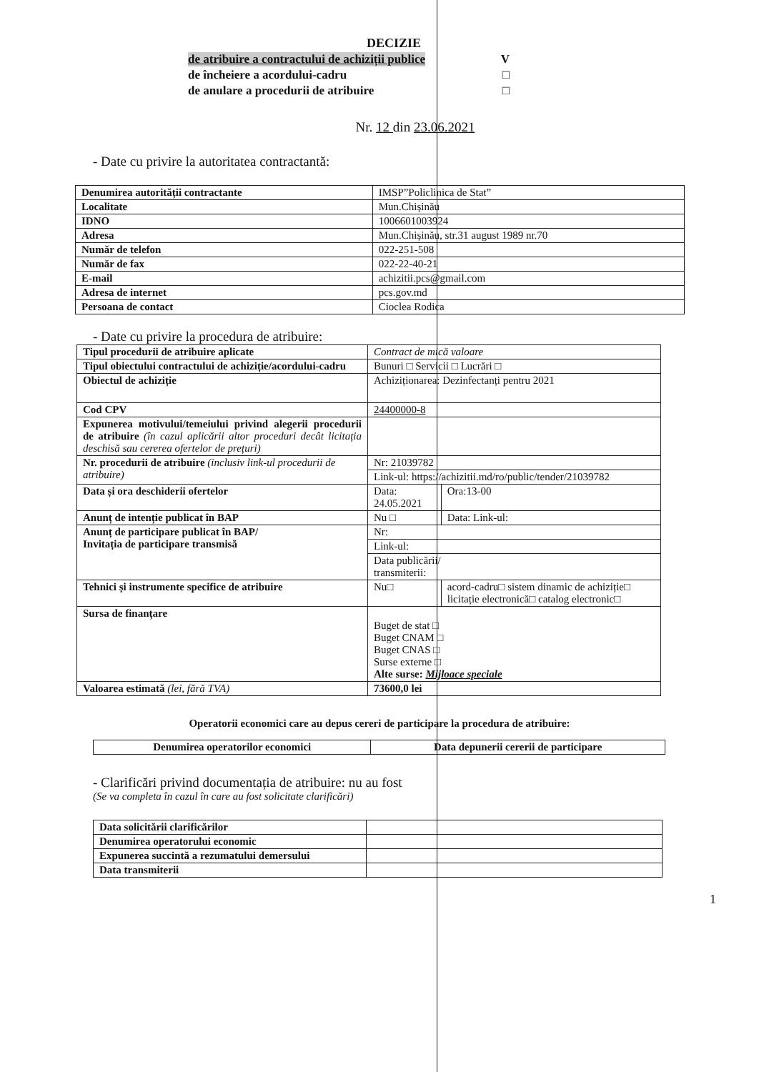DECIZIE
de atribuire a contractului de achiziții publice V
de încheiere a acordului-cadru □
de anulare a procedurii de atribuire □
Nr. 12 din 23.06.2021
- Date cu privire la autoritatea contractantă:
| Denumirea autorității contractante | IMSP”Policlinica de Stat” |
| Localitate | Mun.Chișinău |
| IDNO | 1006601003924 |
| Adresa | Mun.Chișinău, str.31 august 1989 nr.70 |
| Număr de telefon | 022-251-508 |
| Număr de fax | 022-22-40-21 |
| E-mail | achizitii.pcs@gmail.com |
| Adresa de internet | pcs.gov.md |
| Persoana de contact | Cioclea Rodica |
- Date cu privire la procedura de atribuire:
| Tipul procedurii de atribuire aplicate | Contract de mică valoare | |
| Tipul obiectului contractului de achiziție/acordului-cadru | Bunuri □ Servicii □ Lucrări □ | |
| Obiectul de achiziție | Achiziționarea: Dezinfectanți pentru 2021 | |
| Cod CPV | 24400000-8 | |
| Expunerea motivului/temeiului privind alegerii procedurii de atribuire (în cazul aplicării altor proceduri decât licitația deschisă sau cererea ofertelor de prețuri) | | |
| Nr. procedurii de atribuire (inclusiv link-ul procedurii de atribuire) | Nr: 21039782 | |
| | Link-ul: https://achizitii.md/ro/public/tender/21039782 | |
| Data și ora deschiderii ofertelor | Data: 24.05.2021 | Ora:13-00 |
| Anunț de intenție publicat în BAP | Nu □ | Data: Link-ul: |
| Anunț de participare publicat în BAP/ Invitația de participare transmisă | Nr: | |
| | Link-ul: | |
| | Data publicării/ transmiterii: | |
| Tehnici și instrumente specifice de atribuire | Nu□ | acord-cadru□ sistem dinamic de achiziție□ licitație electronică□ catalog electronic□ |
| Sursa de finanțare | Buget de stat □ Buget CNAM □ Buget CNAS □ Surse externe □ Alte surse: Mijloace speciale | |
| Valoarea estimată (lei, fără TVA) | 73600,0 lei | |
Operatorii economici care au depus cereri de participare la procedura de atribuire:
| Denumirea operatorilor economici | Data depunerii cererii de participare |
| --- | --- |
- Clarificări privind documentația de atribuire: nu au fost
(Se va completa în cazul în care au fost solicitate clarificări)
| Data solicitării clarificărilor | |
| Denumirea operatorului economic | |
| Expunerea succintă a rezumatului demersului | |
| Data transmiterii | |
1